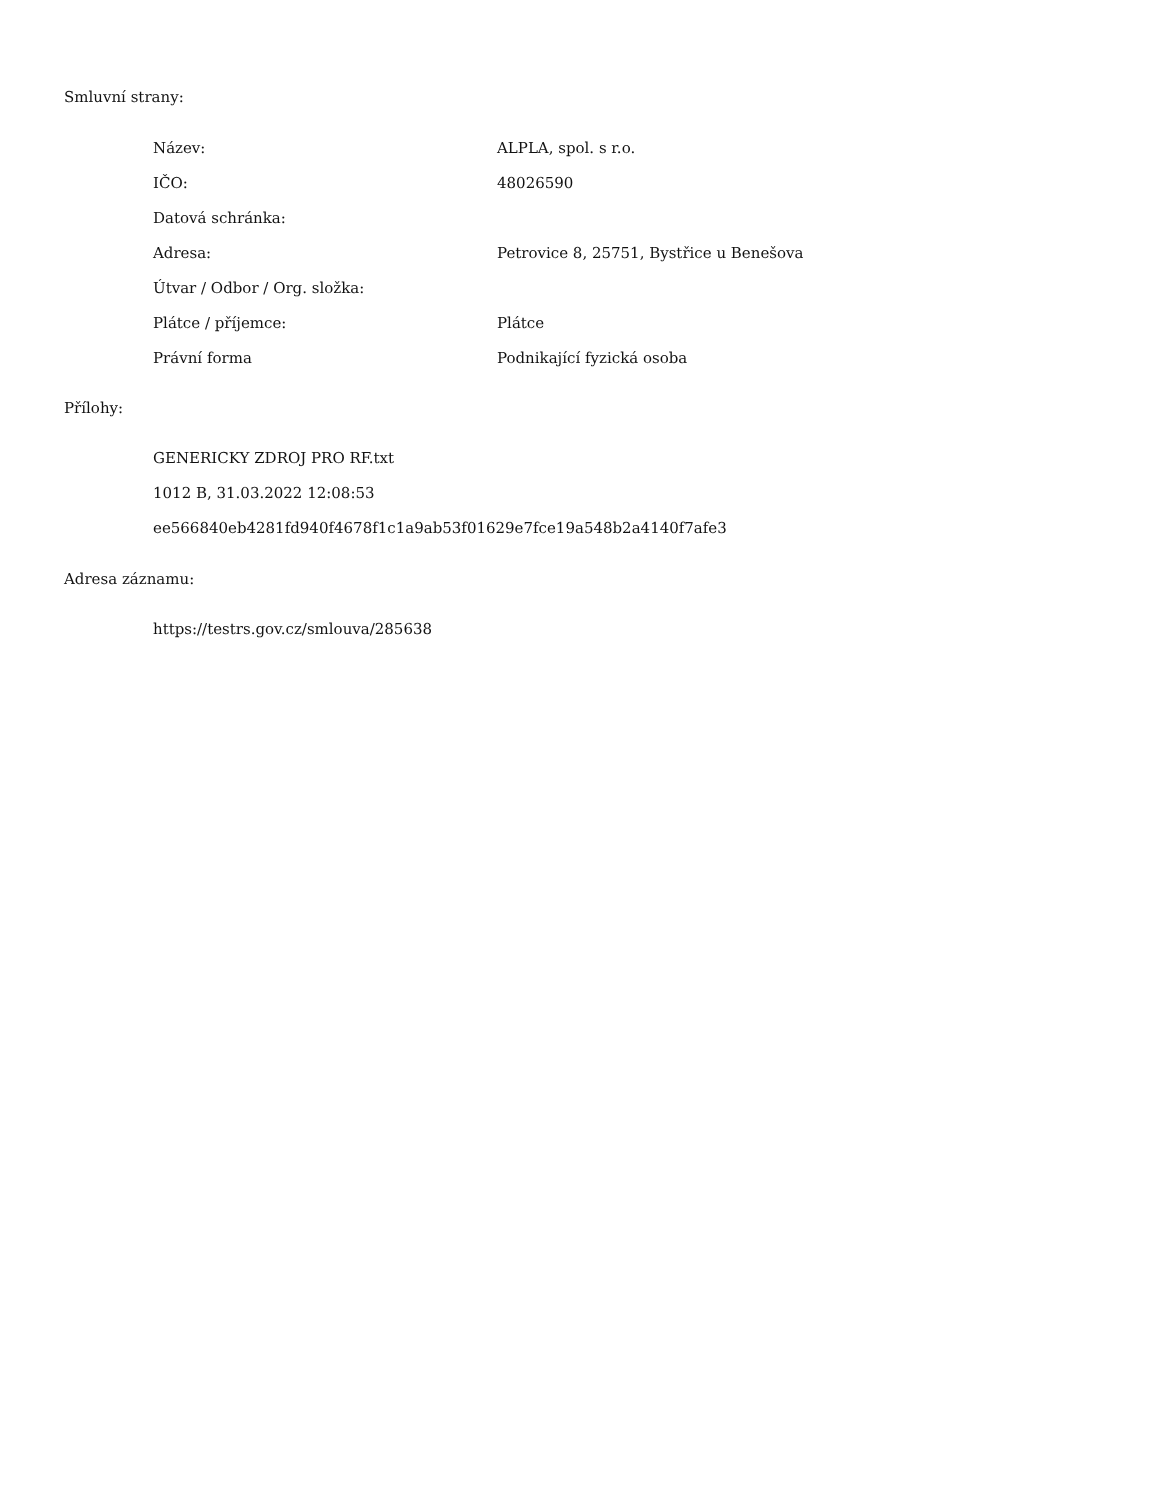Smluvní strany:
| Název: | ALPLA, spol. s r.o. |
| IČO: | 48026590 |
| Datová schránka: | |
| Adresa: | Petrovice 8, 25751, Bystřice u Benešova |
| Útvar / Odbor / Org. složka: | |
| Plátce / příjemce: | Plátce |
| Právní forma | Podnikající fyzická osoba |
Přílohy:
GENERICKY ZDROJ PRO RF.txt
1012 B, 31.03.2022 12:08:53
ee566840eb4281fd940f4678f1c1a9ab53f01629e7fce19a548b2a4140f7afe3
Adresa záznamu:
https://testrs.gov.cz/smlouva/285638